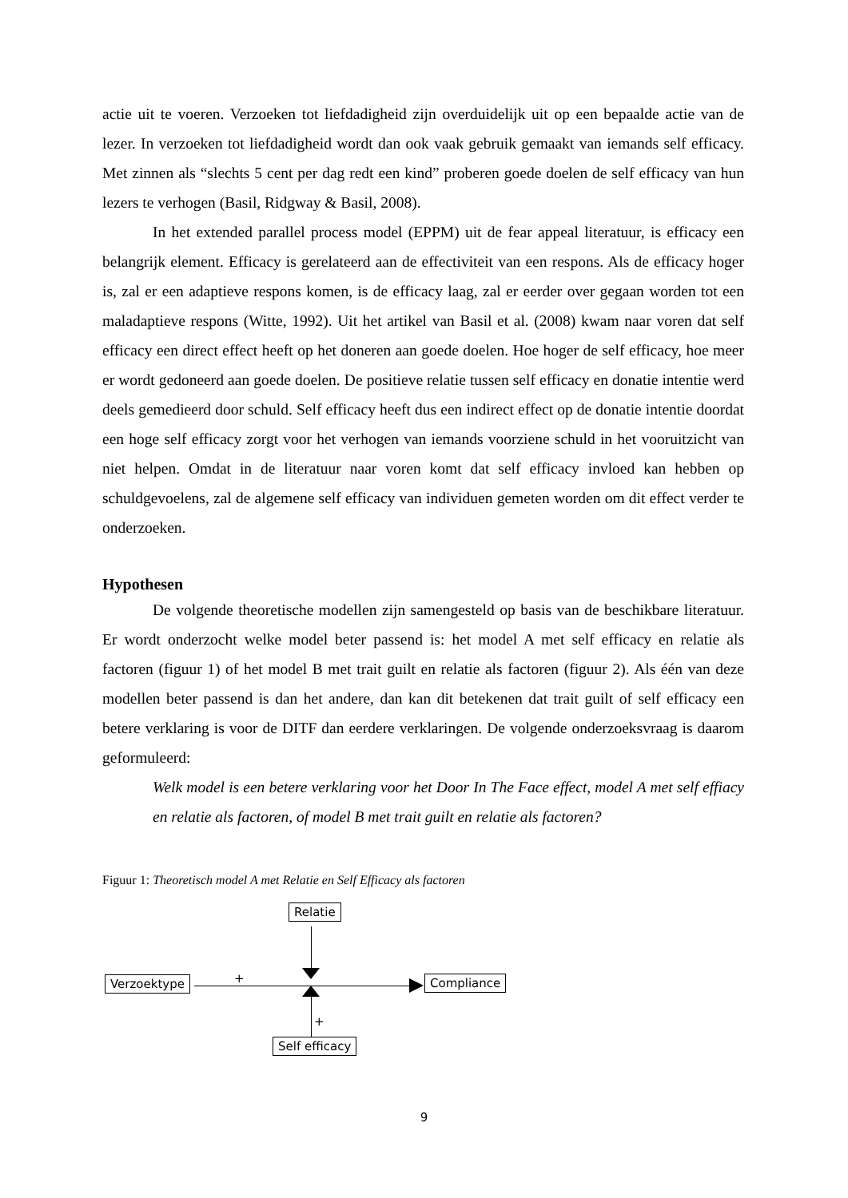actie uit te voeren. Verzoeken tot liefdadigheid zijn overduidelijk uit op een bepaalde actie van de lezer. In verzoeken tot liefdadigheid wordt dan ook vaak gebruik gemaakt van iemands self efficacy. Met zinnen als “slechts 5 cent per dag redt een kind” proberen goede doelen de self efficacy van hun lezers te verhogen (Basil, Ridgway & Basil, 2008).
In het extended parallel process model (EPPM) uit de fear appeal literatuur, is efficacy een belangrijk element. Efficacy is gerelateerd aan de effectiviteit van een respons. Als de efficacy hoger is, zal er een adaptieve respons komen, is de efficacy laag, zal er eerder over gegaan worden tot een maladaptieve respons (Witte, 1992). Uit het artikel van Basil et al. (2008) kwam naar voren dat self efficacy een direct effect heeft op het doneren aan goede doelen. Hoe hoger de self efficacy, hoe meer er wordt gedoneerd aan goede doelen. De positieve relatie tussen self efficacy en donatie intentie werd deels gemedieerd door schuld. Self efficacy heeft dus een indirect effect op de donatie intentie doordat een hoge self efficacy zorgt voor het verhogen van iemands voorziene schuld in het vooruitzicht van niet helpen. Omdat in de literatuur naar voren komt dat self efficacy invloed kan hebben op schuldgevoelens, zal de algemene self efficacy van individuen gemeten worden om dit effect verder te onderzoeken.
Hypothesen
De volgende theoretische modellen zijn samengesteld op basis van de beschikbare literatuur. Er wordt onderzocht welke model beter passend is: het model A met self efficacy en relatie als factoren (figuur 1) of het model B met trait guilt en relatie als factoren (figuur 2). Als één van deze modellen beter passend is dan het andere, dan kan dit betekenen dat trait guilt of self efficacy een betere verklaring is voor de DITF dan eerdere verklaringen. De volgende onderzoeksvraag is daarom geformuleerd:
Welk model is een betere verklaring voor het Door In The Face effect, model A met self effiacy en relatie als factoren, of model B met trait guilt en relatie als factoren?
Figuur 1: Theoretisch model A met Relatie en Self Efficacy als factoren
Relatie
Verzoektype Compliance
Self efficacy
+
+
9